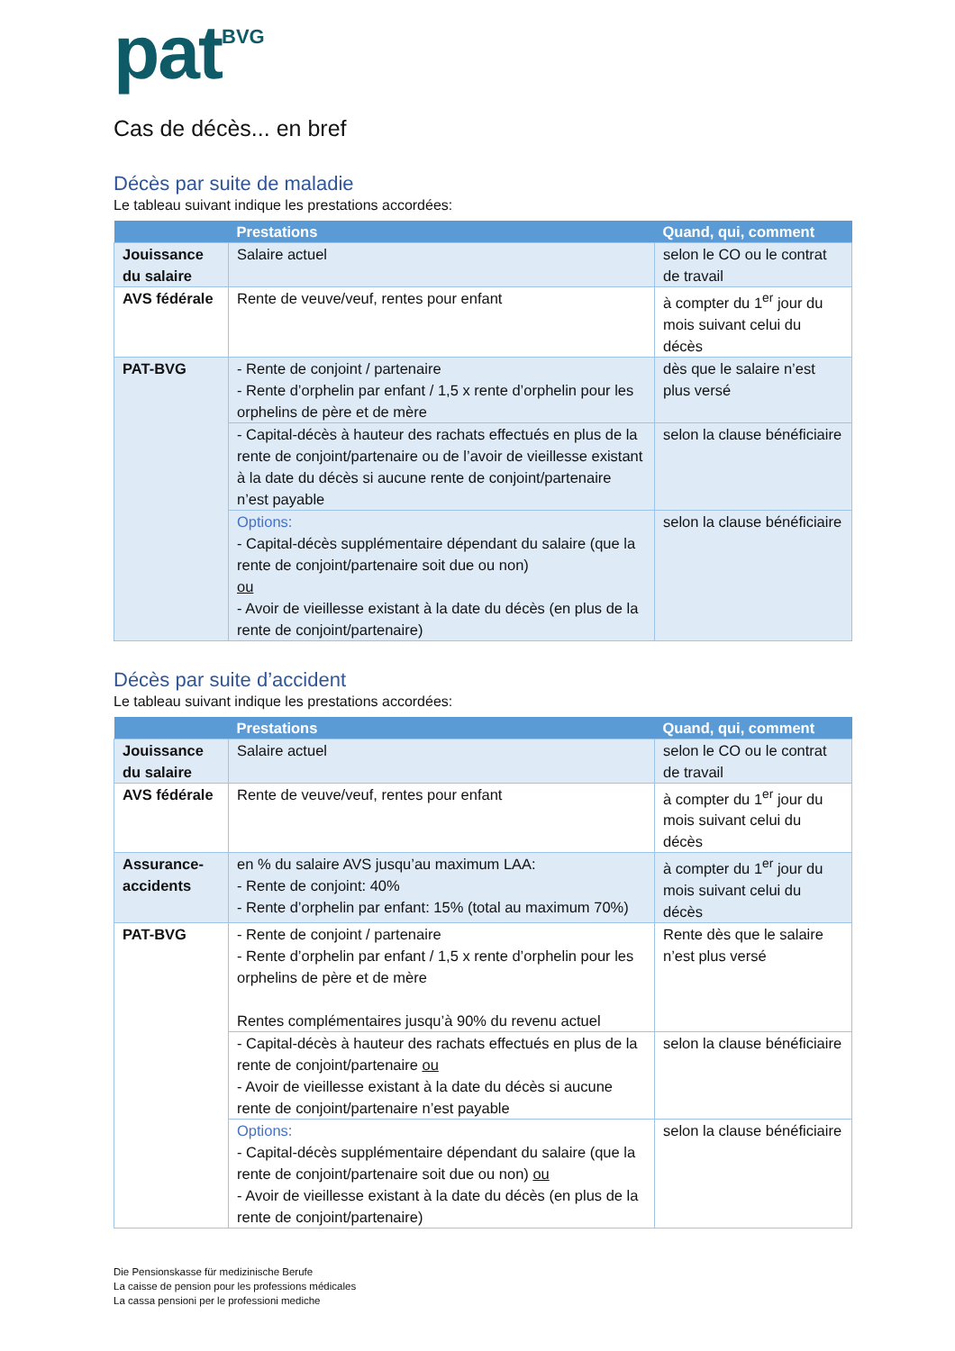pat<sup>BVG</sup>
Cas de décès... en bref
Décès par suite de maladie
Le tableau suivant indique les prestations accordées:
| | Prestations | Quand, qui, comment |
| --- | --- | --- |
| Jouissance du salaire | Salaire actuel | selon le CO ou le contrat de travail |
| AVS fédérale | Rente de veuve/veuf, rentes pour enfant | à compter du 1<sup>er</sup> jour du mois suivant celui du décès |
| PAT-BVG | - Rente de conjoint / partenaire - Rente d’orphelin par enfant / 1,5 x rente d’orphelin pour les orphelins de père et de mère | dès que le salaire n’est plus versé |
| | - Capital-décès à hauteur des rachats effectués en plus de la rente de conjoint/partenaire ou de l’avoir de vieillesse existant à la date du décès si aucune rente de conjoint/partenaire n’est payable | selon la clause bénéficiaire |
| | Options: - Capital-décès supplémentaire dépendant du salaire (que la rente de conjoint/partenaire soit due ou non) ou - Avoir de vieillesse existant à la date du décès (en plus de la rente de conjoint/partenaire) | selon la clause bénéficiaire |
Décès par suite d’accident
Le tableau suivant indique les prestations accordées:
| | Prestations | Quand, qui, comment |
| --- | --- | --- |
| Jouissance du salaire | Salaire actuel | selon le CO ou le contrat de travail |
| AVS fédérale | Rente de veuve/veuf, rentes pour enfant | à compter du 1<sup>er</sup> jour du mois suivant celui du décès |
| Assurance-accidents | en % du salaire AVS jusqu’au maximum LAA: - Rente de conjoint: 40% - Rente d’orphelin par enfant: 15% (total au maximum 70%) | à compter du 1<sup>er</sup> jour du mois suivant celui du décès |
| PAT-BVG | - Rente de conjoint / partenaire - Rente d’orphelin par enfant / 1,5 x rente d’orphelin pour les orphelins de père et de mère Rentes complémentaires jusqu’à 90% du revenu actuel | Rente dès que le salaire n’est plus versé |
| | - Capital-décès à hauteur des rachats effectués en plus de la rente de conjoint/partenaire ou - Avoir de vieillesse existant à la date du décès si aucune rente de conjoint/partenaire n’est payable | selon la clause bénéficiaire |
| | Options: - Capital-décès supplémentaire dépendant du salaire (que la rente de conjoint/partenaire soit due ou non) ou - Avoir de vieillesse existant à la date du décès (en plus de la rente de conjoint/partenaire) | selon la clause bénéficiaire |
Die Pensionskasse für medizinische Berufe
La caisse de pension pour les professions médicales
La cassa pensioni per le professioni mediche